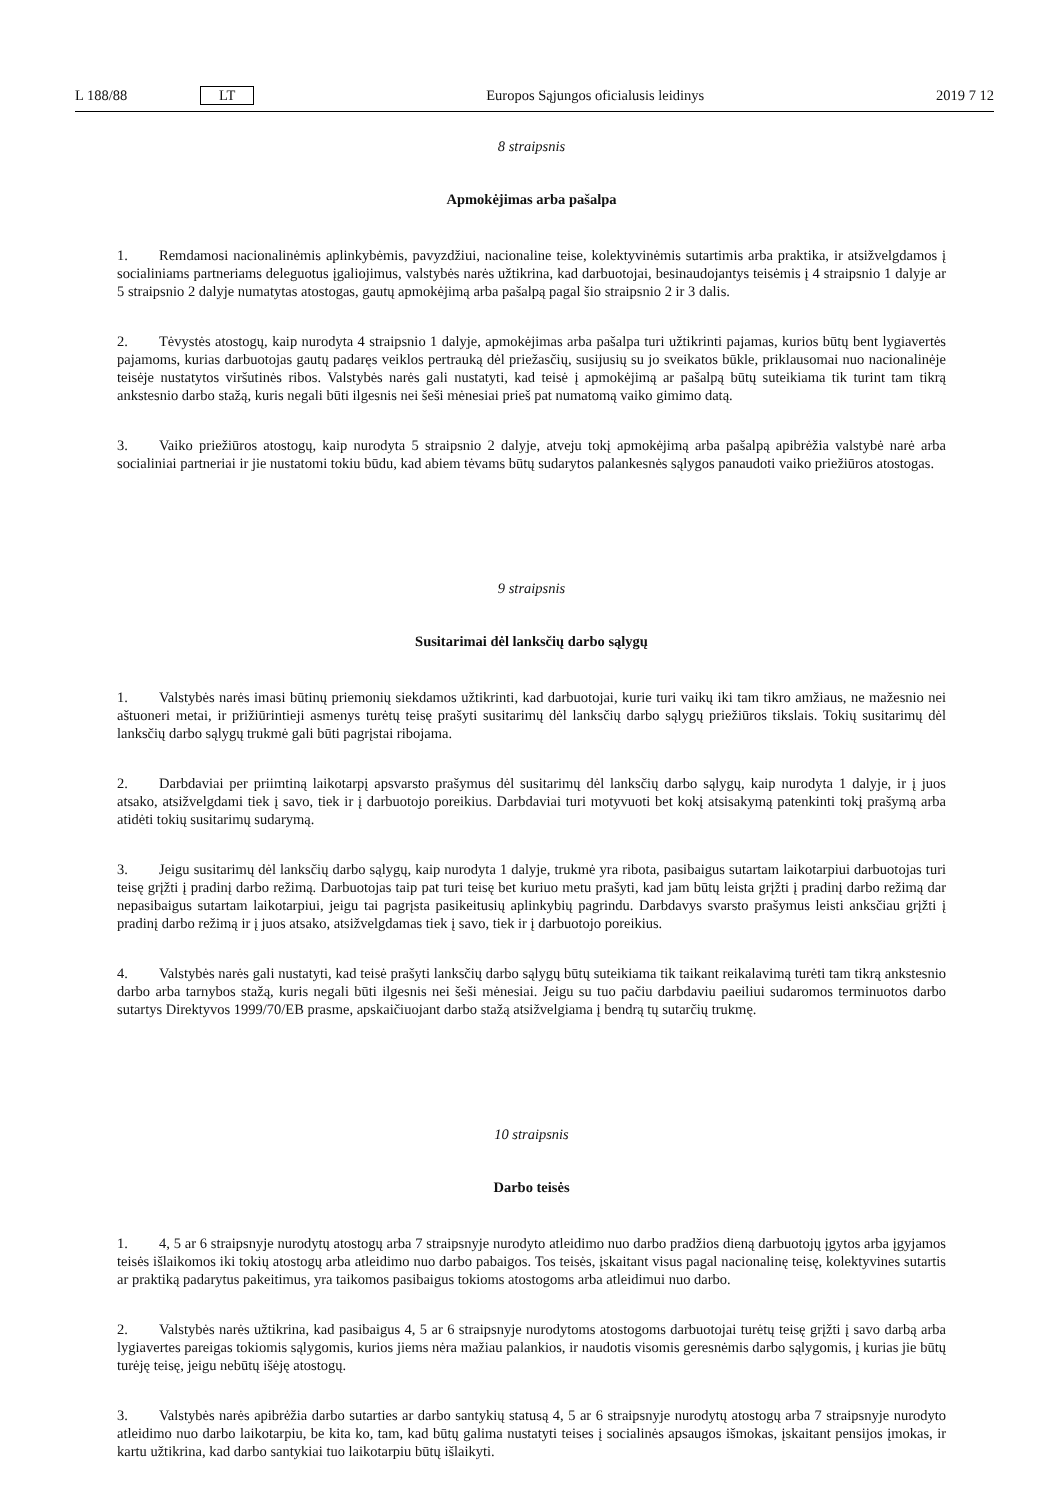L 188/88 LT Europos Sąjungos oficialusis leidinys 2019 7 12
8 straipsnis
Apmokėjimas arba pašalpa
1. Remdamosi nacionalinėmis aplinkybėmis, pavyzdžiui, nacionaline teise, kolektyvinėmis sutartimis arba praktika, ir atsižvelgdamos į socialiniams partneriams deleguotus įgaliojimus, valstybės narės užtikrina, kad darbuotojai, besinaudojantys teisėmis į 4 straipsnio 1 dalyje ar 5 straipsnio 2 dalyje numatytas atostogas, gautų apmokėjimą arba pašalpą pagal šio straipsnio 2 ir 3 dalis.
2. Tėvystės atostogų, kaip nurodyta 4 straipsnio 1 dalyje, apmokėjimas arba pašalpa turi užtikrinti pajamas, kurios būtų bent lygiavertės pajamoms, kurias darbuotojas gautų padaręs veiklos pertrauką dėl priežasčių, susijusių su jo sveikatos būkle, priklausomai nuo nacionalinėje teisėje nustatytos viršutinės ribos. Valstybės narės gali nustatyti, kad teisė į apmokėjimą ar pašalpą būtų suteikiama tik turint tam tikrą ankstesnio darbo stažą, kuris negali būti ilgesnis nei šeši mėnesiai prieš pat numatomą vaiko gimimo datą.
3. Vaiko priežiūros atostogų, kaip nurodyta 5 straipsnio 2 dalyje, atveju tokį apmokėjimą arba pašalpą apibrėžia valstybė narė arba socialiniai partneriai ir jie nustatomi tokiu būdu, kad abiem tėvams būtų sudarytos palankesnės sąlygos panaudoti vaiko priežiūros atostogas.
9 straipsnis
Susitarimai dėl lanksčių darbo sąlygų
1. Valstybės narės imasi būtinų priemonių siekdamos užtikrinti, kad darbuotojai, kurie turi vaikų iki tam tikro amžiaus, ne mažesnio nei aštuoneri metai, ir prižiūrintieji asmenys turėtų teisę prašyti susitarimų dėl lanksčių darbo sąlygų priežiūros tikslais. Tokių susitarimų dėl lanksčių darbo sąlygų trukmė gali būti pagrįstai ribojama.
2. Darbdaviai per priimtiną laikotarpį apsvarsto prašymus dėl susitarimų dėl lanksčių darbo sąlygų, kaip nurodyta 1 dalyje, ir į juos atsako, atsižvelgdami tiek į savo, tiek ir į darbuotojo poreikius. Darbdaviai turi motyvuoti bet kokį atsisakymą patenkinti tokį prašymą arba atidėti tokių susitarimų sudarymą.
3. Jeigu susitarimų dėl lanksčių darbo sąlygų, kaip nurodyta 1 dalyje, trukmė yra ribota, pasibaigus sutartam laikotarpiui darbuotojas turi teisę grįžti į pradinį darbo režimą. Darbuotojas taip pat turi teisę bet kuriuo metu prašyti, kad jam būtų leista grįžti į pradinį darbo režimą dar nepasibaigus sutartam laikotarpiui, jeigu tai pagrįsta pasikeitusių aplinkybių pagrindu. Darbdavys svarsto prašymus leisti anksčiau grįžti į pradinį darbo režimą ir į juos atsako, atsižvelgdamas tiek į savo, tiek ir į darbuotojo poreikius.
4. Valstybės narės gali nustatyti, kad teisė prašyti lanksčių darbo sąlygų būtų suteikiama tik taikant reikalavimą turėti tam tikrą ankstesnio darbo arba tarnybos stažą, kuris negali būti ilgesnis nei šeši mėnesiai. Jeigu su tuo pačiu darbdaviu paeiliui sudaromos terminuotos darbo sutartys Direktyvos 1999/70/EB prasme, apskaičiuojant darbo stažą atsižvelgiama į bendrą tų sutarčių trukmę.
10 straipsnis
Darbo teisės
1. 4, 5 ar 6 straipsnyje nurodytų atostogų arba 7 straipsnyje nurodyto atleidimo nuo darbo pradžios dieną darbuotojų įgytos arba įgyjamos teisės išlaikomos iki tokių atostogų arba atleidimo nuo darbo pabaigos. Tos teisės, įskaitant visus pagal nacionalinę teisę, kolektyvines sutartis ar praktiką padarytus pakeitimus, yra taikomos pasibaigus tokioms atostogoms arba atleidimui nuo darbo.
2. Valstybės narės užtikrina, kad pasibaigus 4, 5 ar 6 straipsnyje nurodytoms atostogoms darbuotojai turėtų teisę grįžti į savo darbą arba lygiavertes pareigas tokiomis sąlygomis, kurios jiems nėra mažiau palankios, ir naudotis visomis geresnėmis darbo sąlygomis, į kurias jie būtų turėję teisę, jeigu nebūtų išėję atostogų.
3. Valstybės narės apibrėžia darbo sutarties ar darbo santykių statusą 4, 5 ar 6 straipsnyje nurodytų atostogų arba 7 straipsnyje nurodyto atleidimo nuo darbo laikotarpiu, be kita ko, tam, kad būtų galima nustatyti teises į socialinės apsaugos išmokas, įskaitant pensijos įmokas, ir kartu užtikrina, kad darbo santykiai tuo laikotarpiu būtų išlaikyti.